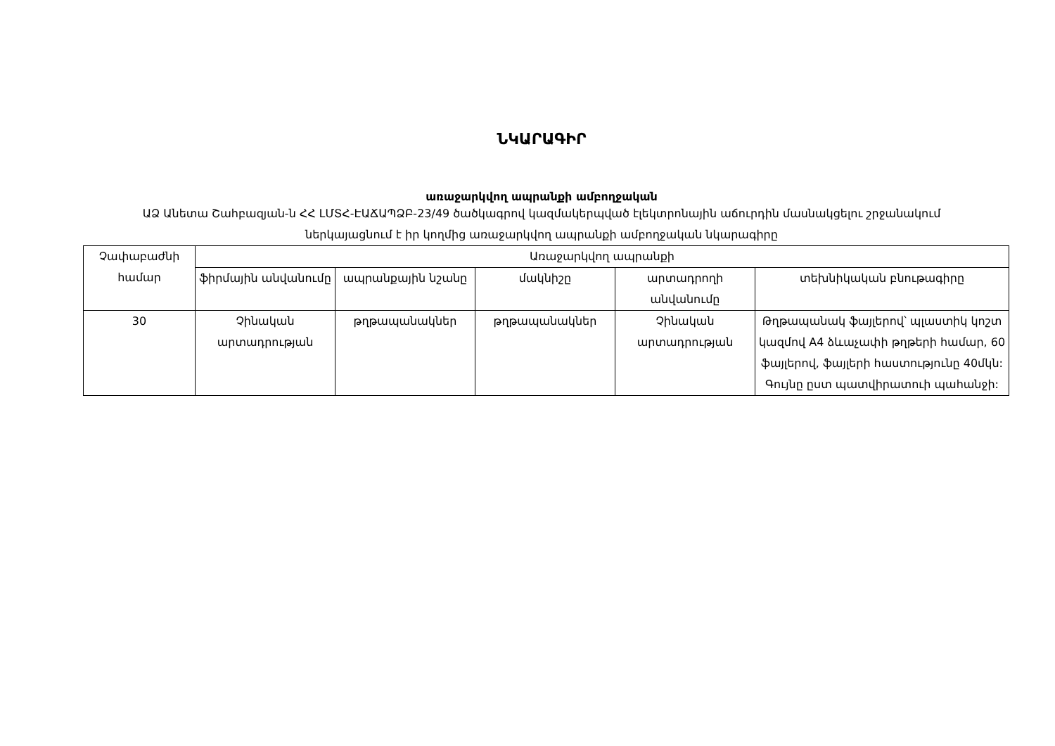ՆԿԱՐԱԳԻՐ
առաջարկվող ապրանքի ամբողջական
ԱՁ Անետա Շահբազյան-ն ՀՀ ԼՄՏՀ-ԷԱՃԱՊՁԲ-23/49 ծածկագրով կազմակերպված էլեկտրոնային աճուրդին մասնակցելու շրջանակում ներկայացնում է իր կողմից առաջարկվող ապրանքի ամբողջական նկարագիրը
| Չափաբաժնի համար | Առաջարկվող ապրանքի | | | | |
| --- | --- | --- | --- | --- | --- |
| | ֆիրմային անվանումը | ապրանքային նշանը | մակնիշը | արտադրողի անվանումը | տեխնիկական բնութագիրը |
| 30 | Չինական արտադրության | թղթապանակներ | թղթապանակներ | Չինական արտադրության | Թղթապանակ ֆայլերով՝ պլաստիկ կոշտ կազմով A4 ձևաչափի թղթերի համար, 60 ֆայլերով, ֆայլերի հաստությունը 40մկն: Գույնը ըստ պատվիրատուի պահանջի: |